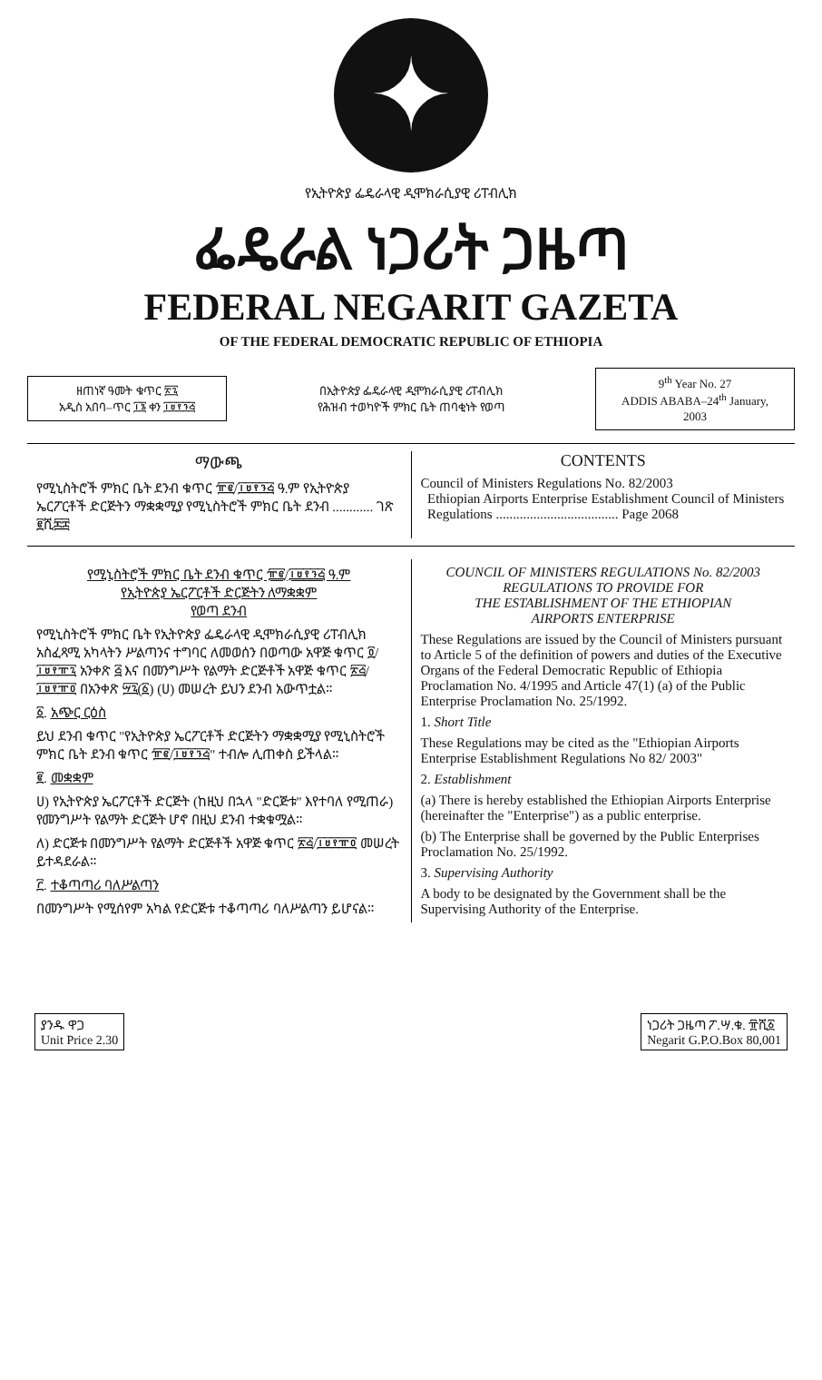✦
የኢትዮጵያ ፌዴራላዊ ዲሞክራሲያዊ ሪፐብሊክ
ፌዴራል ነጋሪት ጋዜጣ
FEDERAL NEGARIT GAZETA
OF THE FEDERAL DEMOCRATIC REPUBLIC OF ETHIOPIA
ዘጠነኛ ዓመት ቁጥር ፳፯
አዲስ አበባ–ጥር ፲፮ ቀን ፲፱፻፺፭
በኢትዮጵያ ፌዴራላዊ ዲሞክራሲያዊ ሪፐብሊክ
የሕዝብ ተወካዮች ምክር ቤት ጠባቂነት የወጣ
9<sup>th</sup> Year No. 27
ADDIS ABABA–24<sup>th</sup> January, 2003
ማውጫ
የሚኒስትሮች ምክር ቤት ደንብ ቁጥር ፹፪/፲፱፻፺፭ ዓ.ም የኢትዮጵያ ኤርፖርቶች ድርጅትን ማቋቋሚያ የሚኒስትሮች ምክር ቤት ደንብ ............ ገጽ ፪ሺ፷፰
CONTENTS
Council of Ministers Regulations No. 82/2003
Ethiopian Airports Enterprise Establishment Council of Ministers
Regulations .................................... Page 2068
የሚኒስትሮች ምክር ቤት ደንብ ቁጥር ፹፪/፲፱፻፺፭ ዓ.ም
የኢትዮጵያ ኤርፖርቶች ድርጅትን ለማቋቋም
የወጣ ደንብ
የሚኒስትሮች ምክር ቤት የኢትዮጵያ ፌዴራላዊ ዲሞክራሲያዊ ሪፐብሊክ አስፈጻሚ አካላትን ሥልጣንና ተግባር ለመወሰን በወጣው አዋጅ ቁጥር ፬/፲፱፻፹፯ አንቀጽ ፭ እና በመንግሥት የልማት ድርጅቶች አዋጅ ቁጥር ፳፭/፲፱፻፹፬ በአንቀጽ ፵፯(፩) (ሀ) መሠረት ይህን ደንብ አውጥቷል።
፩. አጭር ርዕስ
ይህ ደንብ ቁጥር "የኢትዮጵያ ኤርፖርቶች ድርጅትን ማቋቋሚያ የሚኒስትሮች ምክር ቤት ደንብ ቁጥር ፹፪/፲፱፻፺፭" ተብሎ ሊጠቀስ ይችላል።
፪. መቋቋም
ሀ) የኢትዮጵያ ኤርፖርቶች ድርጅት (ከዚህ በኋላ "ድርጅቱ" እየተባለ የሚጠራ) የመንግሥት የልማት ድርጅት ሆኖ በዚህ ደንብ ተቋቁሟል።
ለ) ድርጅቱ በመንግሥት የልማት ድርጅቶች አዋጅ ቁጥር ፳፭/፲፱፻፹፬ መሠረት ይተዳደራል።
፫. ተቆጣጣሪ ባለሥልጣን
በመንግሥት የሚሰየም አካል የድርጅቱ ተቆጣጣሪ ባለሥልጣን ይሆናል።
COUNCIL OF MINISTERS REGULATIONS No. 82/2003
REGULATIONS TO PROVIDE FOR
THE ESTABLISHMENT OF THE ETHIOPIAN
AIRPORTS ENTERPRISE
These Regulations are issued by the Council of Ministers pursuant to Article 5 of the definition of powers and duties of the Executive Organs of the Federal Democratic Republic of Ethiopia Proclamation No. 4/1995 and Article 47(1) (a) of the Public Enterprise Proclamation No. 25/1992.
1. Short Title
These Regulations may be cited as the "Ethiopian Airports Enterprise Establishment Regulations No 82/ 2003"
2. Establishment
(a) There is hereby established the Ethiopian Airports Enterprise (hereinafter the "Enterprise") as a public enterprise.
(b) The Enterprise shall be governed by the Public Enterprises Proclamation No. 25/1992.
3. Supervising Authority
A body to be designated by the Government shall be the Supervising Authority of the Enterprise.
ያንዱ ዋጋ
Unit Price 2.30
ነጋሪት ጋዜጣ ፖ.ሣ.ቁ. ፹ሺ፩
Negarit G.P.O.Box 80,001